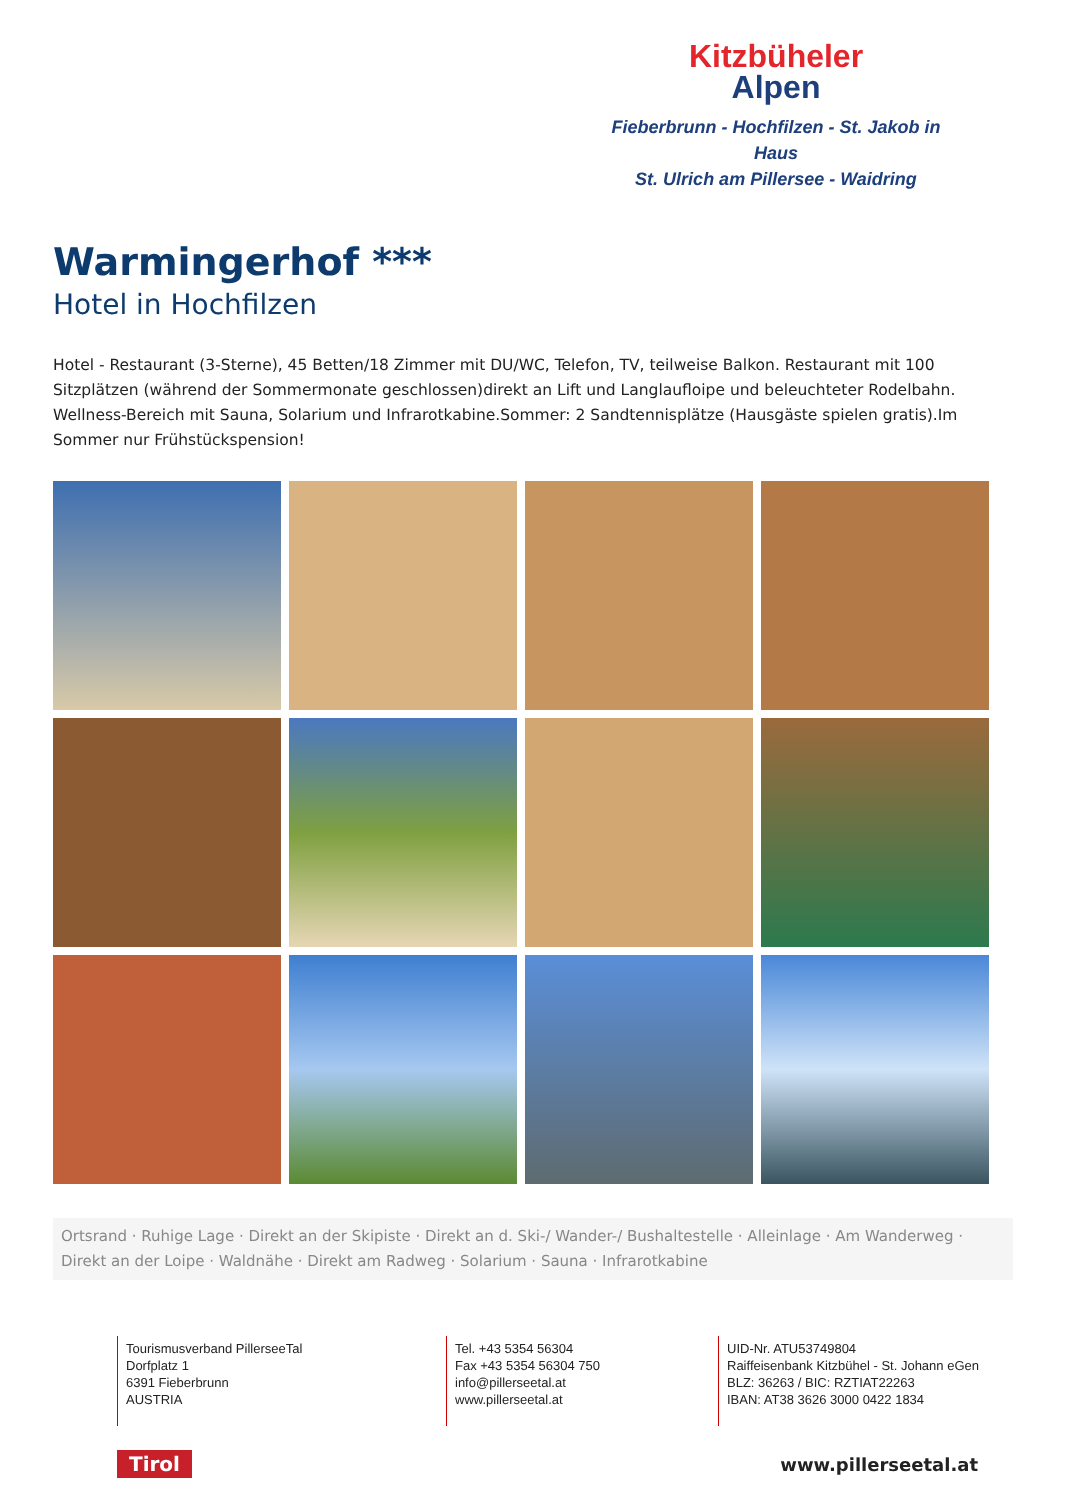Kitzbüheler
Alpen
Fieberbrunn - Hochfilzen - St. Jakob in Haus
St. Ulrich am Pillersee - Waidring
Warmingerhof ***
Hotel in Hochfilzen
Hotel - Restaurant (3-Sterne), 45 Betten/18 Zimmer mit DU/WC, Telefon, TV, teilweise Balkon. Restaurant mit 100 Sitzplätzen (während der Sommermonate geschlossen)direkt an Lift und Langlaufloipe und beleuchteter Rodelbahn. Wellness-Bereich mit Sauna, Solarium und Infrarotkabine.Sommer: 2 Sandtennisplätze (Hausgäste spielen gratis).Im Sommer nur Frühstückspension!
Ortsrand · Ruhige Lage · Direkt an der Skipiste · Direkt an d. Ski-/ Wander-/ Bushaltestelle · Alleinlage · Am Wanderweg · Direkt an der Loipe · Waldnähe · Direkt am Radweg · Solarium · Sauna · Infrarotkabine
Tourismusverband PillerseeTal
Dorfplatz 1
6391 Fieberbrunn
AUSTRIA
Tel. +43 5354 56304
Fax +43 5354 56304 750
info@pillerseetal.at
www.pillerseetal.at
UID-Nr. ATU53749804
Raiffeisenbank Kitzbühel - St. Johann eGen
BLZ: 36263 / BIC: RZTIAT22263
IBAN: AT38 3626 3000 0422 1834
Tirol www.pillerseetal.at